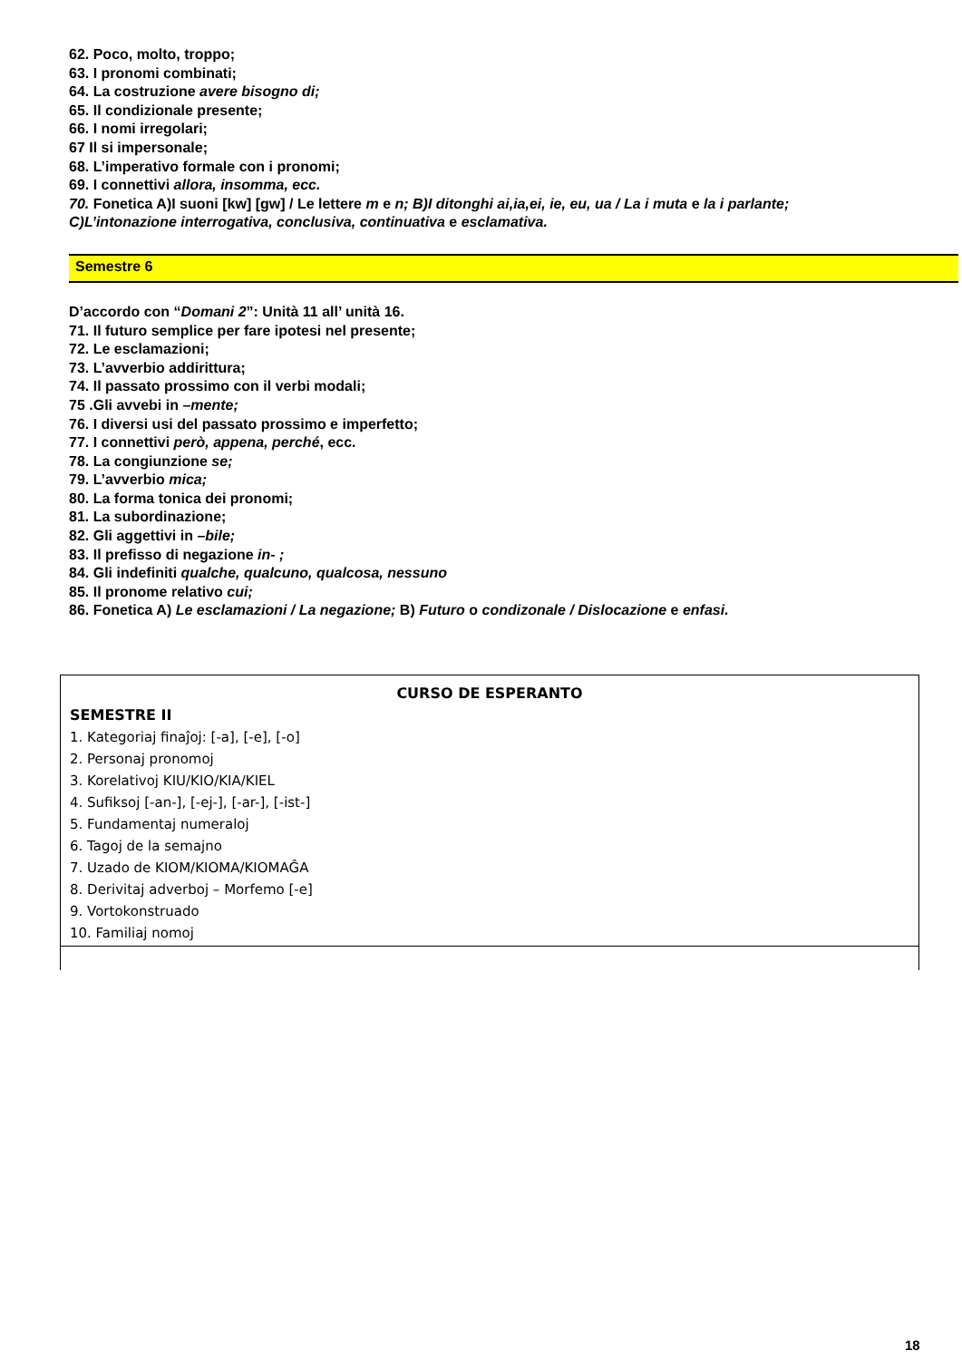62. Poco, molto, troppo;
63. I pronomi combinati;
64. La costruzione avere bisogno di;
65. Il condizionale presente;
66. I nomi irregolari;
67 Il si impersonale;
68. L’imperativo formale con i pronomi;
69. I connettivi allora, insomma, ecc.
70. Fonetica A)I suoni [kw] [gw] / Le lettere m e n; B)I ditonghi ai,ia,ei, ie, eu, ua / La i muta e la i parlante;
C)L’intonazione interrogativa, conclusiva, continuativa e esclamativa.
Semestre 6
D’accordo con “Domani 2”: Unità 11 all’ unità 16.
71. Il futuro semplice per fare ipotesi nel presente;
72. Le esclamazioni;
73. L’avverbio addirittura;
74. Il passato prossimo con il verbi modali;
75 .Gli avvebi in –mente;
76. I diversi usi del passato prossimo e imperfetto;
77. I connettivi però, appena, perché, ecc.
78. La congiunzione se;
79. L’avverbio mica;
80. La forma tonica dei pronomi;
81. La subordinazione;
82. Gli aggettivi in –bile;
83. Il prefisso di negazione in- ;
84. Gli indefiniti qualche, qualcuno, qualcosa, nessuno
85. Il pronome relativo cui;
86. Fonetica A) Le esclamazioni / La negazione; B) Futuro o condizonale / Dislocazione e enfasi.
| CURSO DE ESPERANTO SEMESTRE II 1. Kategoriaj finaĵoj: [-a], [-e], [-o] 2. Personaj pronomoj 3. Korelativoj KIU/KIO/KIA/KIEL 4. Sufiksoj [-an-], [-ej-], [-ar-], [-ist-] 5. Fundamentaj numeraloj 6. Tagoj de la semajno 7. Uzado de KIOM/KIOMA/KIOMAĜA 8. Derivitaj adverboj – Morfemo [-e] 9. Vortokonstruado 10. Familiaj nomoj |
18